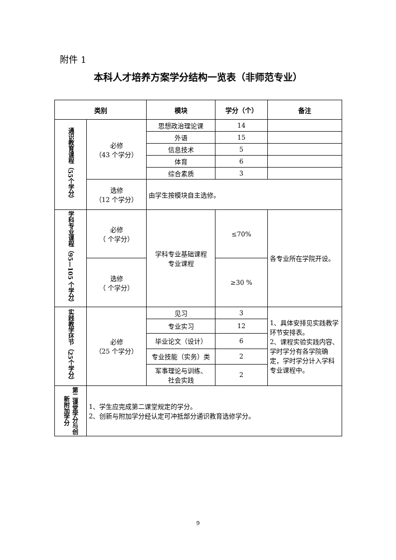附件 1
本科人才培养方案学分结构一览表（非师范专业）
| 类别 | | 模块 | 学分（个） | 备注 |
| --- | --- | --- | --- | --- |
| 通识教育课程（55个学分） | 必修 （43 个学分） | 思想政治理论课 | 14 | |
| | | 外语 | 15 | |
| | | 信息技术 | 5 | |
| | | 体育 | 6 | |
| | | 综合素质 | 3 | |
| | 选修 （12 个学分） | 由学生按模块自主选修。 | | |
| 学科专业课程（95—105 个学分） | 必修 （ 个学分） | 学科专业基础课程 专业课程 | ≤70% | 各专业所在学院开设。 |
| | 选修 （ 个学分） | | ≥30 % | |
| 实践教学环节（25个学分） | 必修 （25 个学分） | 见习 | 3 | 1、具体安排见实践教学环节安排表。 2、课程实验实践内容、学时学分有各学院确定，学时学分计入学科专业课程中。 |
| | | 专业实习 | 12 | |
| | | 毕业论文（设计） | 6 | |
| | | 专业技能（实务）类 | 2 | |
| | | 军事理论与训练、 社会实践 | 2 | |
| 第二课堂学分与创新附加学分 | 1、学生应完成第二课堂规定的学分。 2、创新与附加学分经认定可冲抵部分通识教育选修学分。 | | | |
9